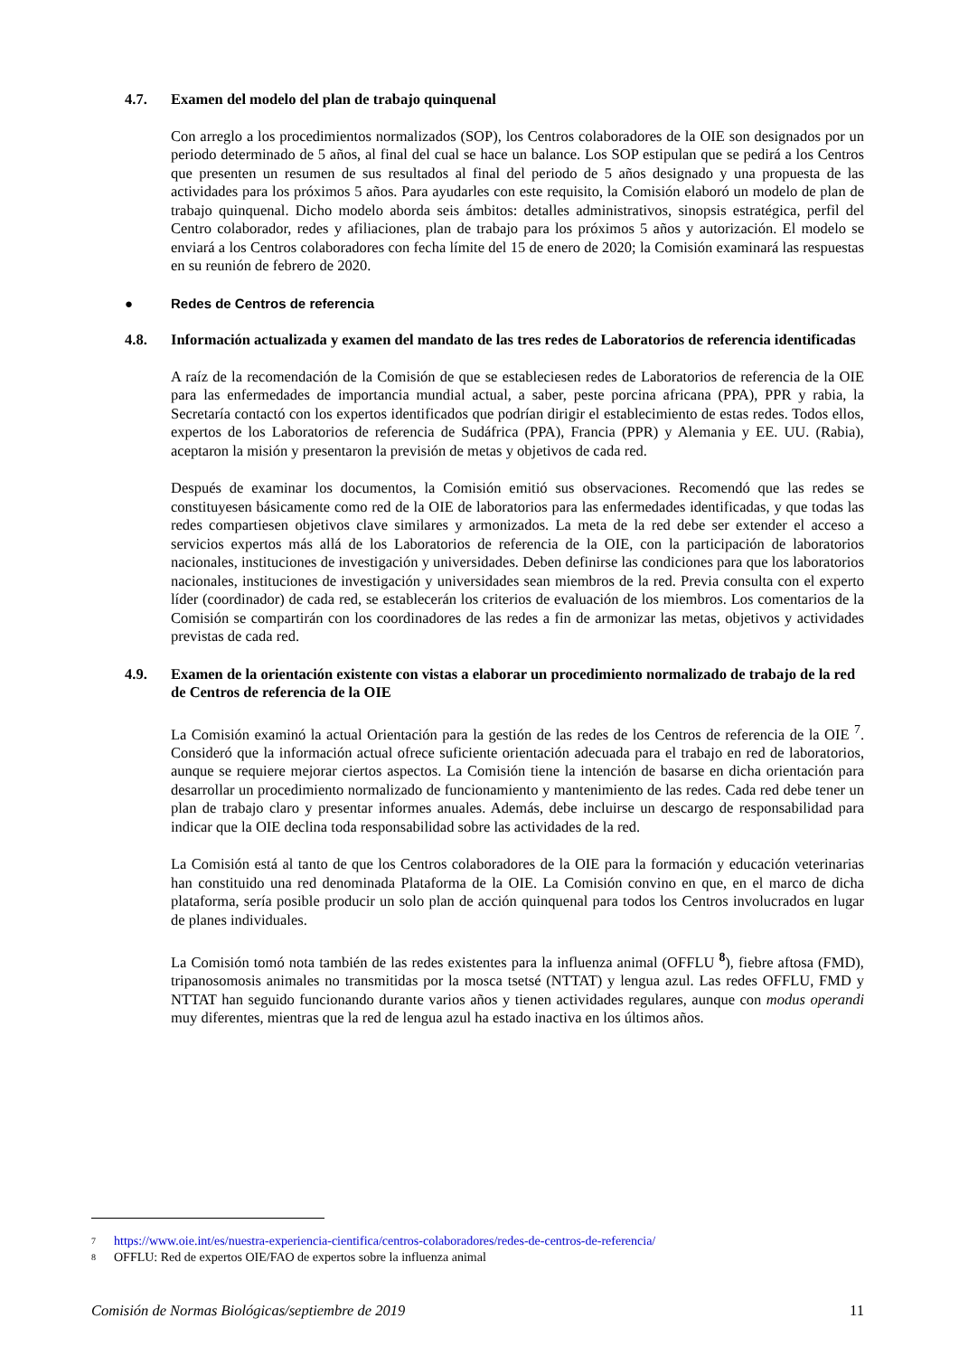4.7. Examen del modelo del plan de trabajo quinquenal
Con arreglo a los procedimientos normalizados (SOP), los Centros colaboradores de la OIE son designados por un periodo determinado de 5 años, al final del cual se hace un balance. Los SOP estipulan que se pedirá a los Centros que presenten un resumen de sus resultados al final del periodo de 5 años designado y una propuesta de las actividades para los próximos 5 años. Para ayudarles con este requisito, la Comisión elaboró un modelo de plan de trabajo quinquenal. Dicho modelo aborda seis ámbitos: detalles administrativos, sinopsis estratégica, perfil del Centro colaborador, redes y afiliaciones, plan de trabajo para los próximos 5 años y autorización. El modelo se enviará a los Centros colaboradores con fecha límite del 15 de enero de 2020; la Comisión examinará las respuestas en su reunión de febrero de 2020.
● Redes de Centros de referencia
4.8. Información actualizada y examen del mandato de las tres redes de Laboratorios de referencia identificadas
A raíz de la recomendación de la Comisión de que se estableciesen redes de Laboratorios de referencia de la OIE para las enfermedades de importancia mundial actual, a saber, peste porcina africana (PPA), PPR y rabia, la Secretaría contactó con los expertos identificados que podrían dirigir el establecimiento de estas redes. Todos ellos, expertos de los Laboratorios de referencia de Sudáfrica (PPA), Francia (PPR) y Alemania y EE. UU. (Rabia), aceptaron la misión y presentaron la previsión de metas y objetivos de cada red.
Después de examinar los documentos, la Comisión emitió sus observaciones. Recomendó que las redes se constituyesen básicamente como red de la OIE de laboratorios para las enfermedades identificadas, y que todas las redes compartiesen objetivos clave similares y armonizados. La meta de la red debe ser extender el acceso a servicios expertos más allá de los Laboratorios de referencia de la OIE, con la participación de laboratorios nacionales, instituciones de investigación y universidades. Deben definirse las condiciones para que los laboratorios nacionales, instituciones de investigación y universidades sean miembros de la red. Previa consulta con el experto líder (coordinador) de cada red, se establecerán los criterios de evaluación de los miembros. Los comentarios de la Comisión se compartirán con los coordinadores de las redes a fin de armonizar las metas, objetivos y actividades previstas de cada red.
4.9. Examen de la orientación existente con vistas a elaborar un procedimiento normalizado de trabajo de la red de Centros de referencia de la OIE
La Comisión examinó la actual Orientación para la gestión de las redes de los Centros de referencia de la OIE <sup>7</sup>. Consideró que la información actual ofrece suficiente orientación adecuada para el trabajo en red de laboratorios, aunque se requiere mejorar ciertos aspectos. La Comisión tiene la intención de basarse en dicha orientación para desarrollar un procedimiento normalizado de funcionamiento y mantenimiento de las redes. Cada red debe tener un plan de trabajo claro y presentar informes anuales. Además, debe incluirse un descargo de responsabilidad para indicar que la OIE declina toda responsabilidad sobre las actividades de la red.
La Comisión está al tanto de que los Centros colaboradores de la OIE para la formación y educación veterinarias han constituido una red denominada Plataforma de la OIE. La Comisión convino en que, en el marco de dicha plataforma, sería posible producir un solo plan de acción quinquenal para todos los Centros involucrados en lugar de planes individuales.
La Comisión tomó nota también de las redes existentes para la influenza animal (OFFLU <sup>8</sup>), fiebre aftosa (FMD), tripanosomosis animales no transmitidas por la mosca tsetsé (NTTAT) y lengua azul. Las redes OFFLU, FMD y NTTAT han seguido funcionando durante varios años y tienen actividades regulares, aunque con modus operandi muy diferentes, mientras que la red de lengua azul ha estado inactiva en los últimos años.
<sup>7</sup> https://www.oie.int/es/nuestra-experiencia-cientifica/centros-colaboradores/redes-de-centros-de-referencia/
<sup>8</sup> OFFLU: Red de expertos OIE/FAO de expertos sobre la influenza animal
Comisión de Normas Biológicas/septiembre de 2019 11